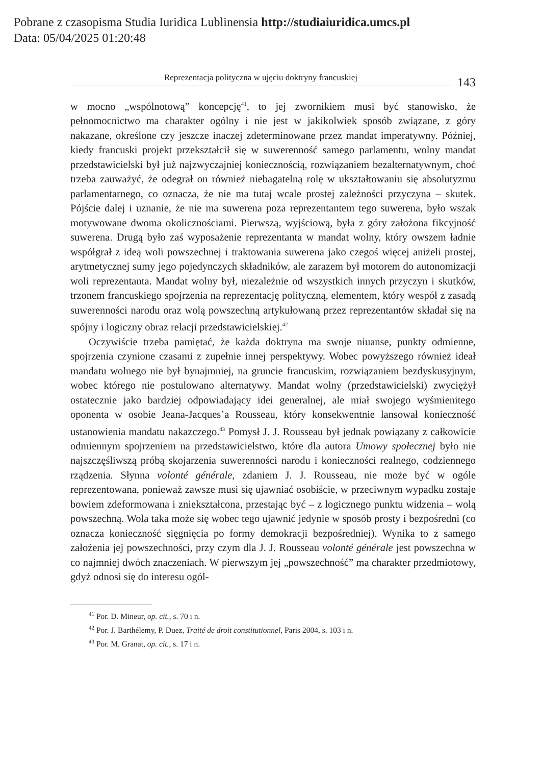Pobrane z czasopisma Studia Iuridica Lublinensia http://studiaiuridica.umcs.pl
Data: 05/04/2025 01:20:48
Reprezentacja polityczna w ujęciu doktryny francuskiej 143
w mocno „wspólnotową” koncepcję<sup>41</sup>, to jej zwornikiem musi być stanowisko, że pełnomocnictwo ma charakter ogólny i nie jest w jakikolwiek sposób związane, z góry nakazane, określone czy jeszcze inaczej zdeterminowane przez mandat imperatywny. Później, kiedy francuski projekt przekształcił się w suwerenność samego parlamentu, wolny mandat przedstawicielski był już najzwyczajniej koniecznością, rozwiązaniem bezalternatywnym, choć trzeba zauważyć, że odegrał on również niebagatelną rolę w ukształtowaniu się absolutyzmu parlamentarnego, co oznacza, że nie ma tutaj wcale prostej zależności przyczyna – skutek. Pójście dalej i uznanie, że nie ma suwerena poza reprezentantem tego suwerena, było wszak motywowane dwoma okolicznościami. Pierwszą, wyjściową, była z góry założona fikcyjność suwerena. Drugą było zaś wyposażenie reprezentanta w mandat wolny, który owszem ładnie współgrał z ideą woli powszechnej i traktowania suwerena jako czegoś więcej aniżeli prostej, arytmetycznej sumy jego pojedynczych składników, ale zarazem był motorem do autonomizacji woli reprezentanta. Mandat wolny był, niezależnie od wszystkich innych przyczyn i skutków, trzonem francuskiego spojrzenia na reprezentację polityczną, elementem, który wespół z zasadą suwerenności narodu oraz wolą powszechną artykułowaną przez reprezentantów składał się na spójny i logiczny obraz relacji przedstawicielskiej.<sup>42</sup>
Oczywiście trzeba pamiętać, że każda doktryna ma swoje niuanse, punkty odmienne, spojrzenia czynione czasami z zupełnie innej perspektywy. Wobec powyższego również ideał mandatu wolnego nie był bynajmniej, na gruncie francuskim, rozwiązaniem bezdyskusyjnym, wobec którego nie postulowano alternatywy. Mandat wolny (przedstawicielski) zwyciężył ostatecznie jako bardziej odpowiadający idei generalnej, ale miał swojego wyśmienitego oponenta w osobie Jeana-Jacques’a Rousseau, który konsekwentnie lansował konieczność ustanowienia mandatu nakazczego.<sup>43</sup> Pomysł J. J. Rousseau był jednak powiązany z całkowicie odmiennym spojrzeniem na przedstawicielstwo, które dla autora Umowy społecznej było nie najszczęśliwszą próbą skojarzenia suwerenności narodu i konieczności realnego, codziennego rządzenia. Słynna volonté générale, zdaniem J. J. Rousseau, nie może być w ogóle reprezentowana, ponieważ zawsze musi się ujawniać osobiście, w przeciwnym wypadku zostaje bowiem zdeformowana i zniekształcona, przestając być – z logicznego punktu widzenia – wolą powszechną. Wola taka może się wobec tego ujawnić jedynie w sposób prosty i bezpośredni (co oznacza konieczność sięgnięcia po formy demokracji bezpośredniej). Wynika to z samego założenia jej powszechności, przy czym dla J. J. Rousseau volonté générale jest powszechna w co najmniej dwóch znaczeniach. W pierwszym jej „powszechność” ma charakter przedmiotowy, gdyż odnosi się do interesu ogól-
<sup>41</sup> Por. D. Mineur, op. cit., s. 70 i n.
<sup>42</sup> Por. J. Barthélemy, P. Duez, Traité de droit constitutionnel, Paris 2004, s. 103 i n.
<sup>43</sup> Por. M. Granat, op. cit., s. 17 i n.